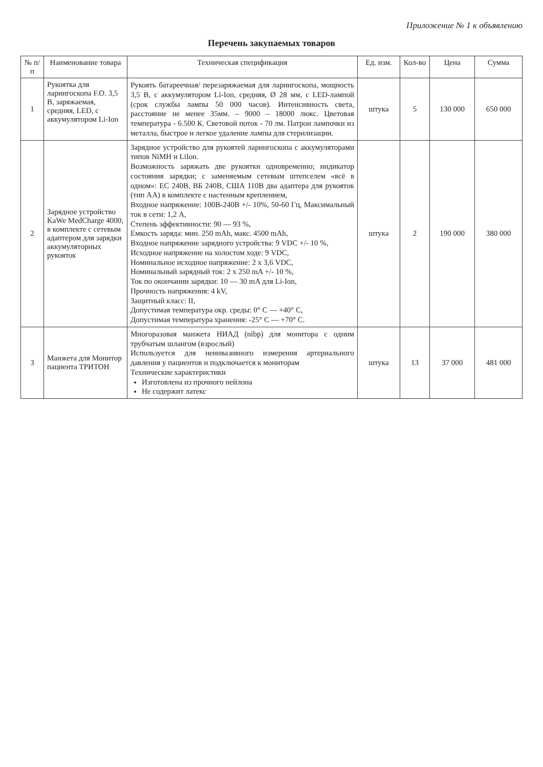Приложение № 1 к объявлению
Перечень закупаемых товаров
| № п/п | Наименование товара | Техническая спецификация | Ед. изм. | Кол-во | Цена | Сумма |
| --- | --- | --- | --- | --- | --- | --- |
| 1 | Рукоятка для ларингоскопа F.O. 3,5 В, заряжаемая, средняя, LED, с аккумулятором Li-Ion | Рукоять батареечная/ перезаряжаемая для ларингоскопа, мощность 3,5 В, с аккумулятором Li-Ion, средняя, Ø 28 мм, с LED-лампой (срок службы лампы 50 000 часов). Интенсивность света, расстояние не менее 35мм. – 9000 – 18000 люкс. Цветовая температура - 6.500 К. Световой поток - 70 лм. Патрон лампочки из металла, быстрое и легкое удаление лампы для стерилизации. | штука | 5 | 130 000 | 650 000 |
| 2 | Зарядное устройство KaWe MedCharge 4000, в комплекте с сетевым адаптером для зарядки аккумуляторных рукояток | Зарядное устройство для рукоятей ларингоскопа с аккумуляторами типов NiMH и LiIon. Возможность заряжать две рукоятки одновременно; индикатор состояния зарядки; с заменяемым сетевым штепселем «всё в одном»: ЕС 240В, ВБ 240В, США 110В два адаптера для рукояток (тип АА) в комплекте с настенным креплением, Входное напряжение: 100В-240В +/- 10%, 50-60 Гц, Максимальный ток в сети: 1,2 А, Степень эффективности: 90 — 93 %, Емкость заряда: мин. 250 mAh, макс. 4500 mAh, Входное напряжение зарядного устройства: 9 VDC +/- 10 %, Исходное напряжение на холостом ходе: 9 VDC, Номинальное исходное напряжение: 2 х 3,6 VDC, Номинальный зарядный ток: 2 х 250 mA +/- 10 %, Ток по окончании зарядки: 10 — 30 mA для Li-Ion, Прочность напряжения: 4 kV, Защитный класс: II, Допустимая температура окр. среды: 0° С — +40° С, Допустимая температура хранения: -25° С — +70° С. | штука | 2 | 190 000 | 380 000 |
| 3 | Манжета для Монитор пациента ТРИТОН | Многоразовая манжета НИАД (nibp) для монитора с одним трубчатым шлангом (взрослый) Используется для неинвазивного измерения артериального давления у пациентов и подключается к мониторам Технические характеристики Изготовлена из прочного нейлона Не содержит латекс | штука | 13 | 37 000 | 481 000 |